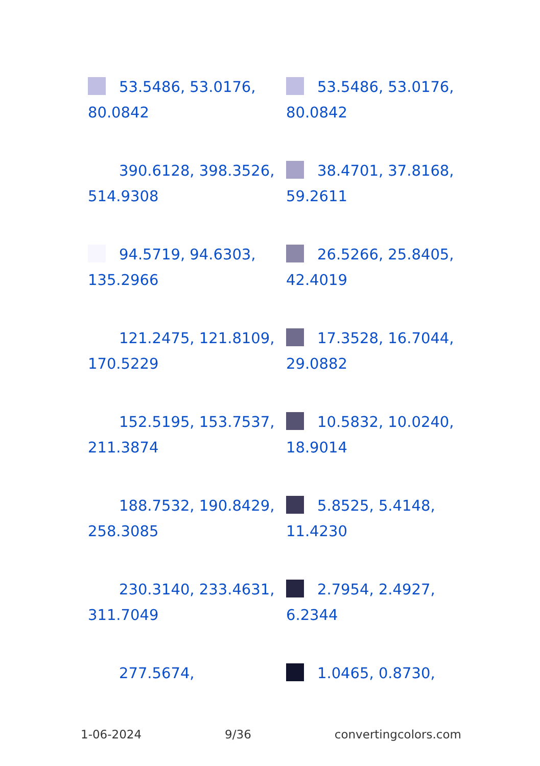53.5486, 53.0176, 80.0842
53.5486, 53.0176, 80.0842
390.6128, 398.3526, 514.9308
38.4701, 37.8168, 59.2611
94.5719, 94.6303, 135.2966
26.5266, 25.8405, 42.4019
121.2475, 121.8109, 170.5229
17.3528, 16.7044, 29.0882
152.5195, 153.7537, 211.3874
10.5832, 10.0240, 18.9014
188.7532, 190.8429, 258.3085
5.8525, 5.4148, 11.4230
230.3140, 233.4631, 311.7049
2.7954, 2.4927, 6.2344
277.5674,
1.0465, 0.8730,
1-06-2024 9/36 convertingcolors.com